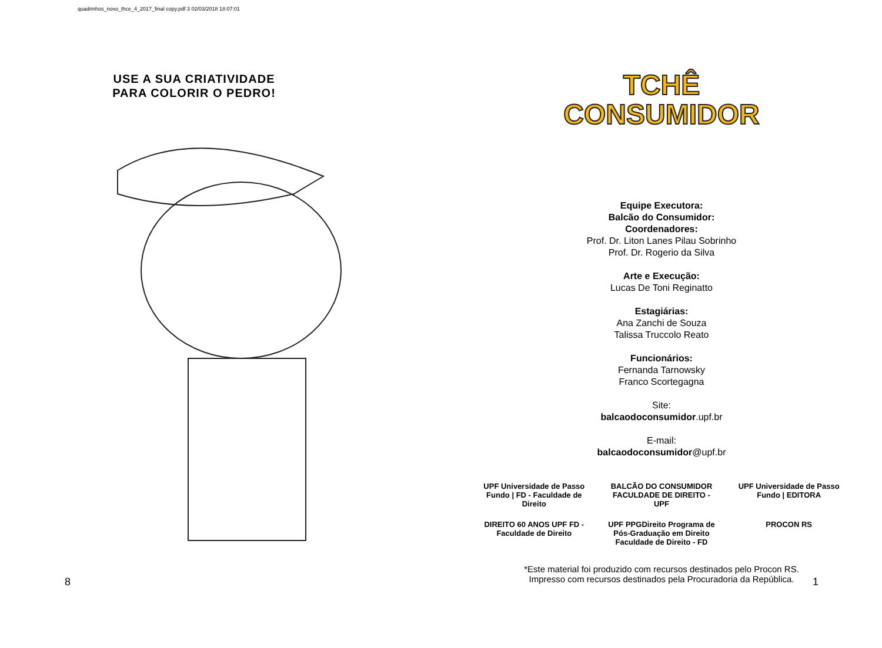quadrinhos_novo_thce_4_2017_final copy.pdf 3 02/03/2018 18:07:01
USE A SUA CRIATIVIDADE
PARA COLORIR O PEDRO!
TCHÊ
CONSUMIDOR
Equipe Executora:
Balcão do Consumidor:
Coordenadores:
Prof. Dr. Liton Lanes Pilau Sobrinho
Prof. Dr. Rogerio da Silva
Arte e Execução:
Lucas De Toni Reginatto
Estagiárias:
Ana Zanchi de Souza
Talissa Truccolo Reato
Funcionários:
Fernanda Tarnowsky
Franco Scortegagna
Site:
balcaodoconsumidor.upf.br
E-mail:
balcaodoconsumidor@upf.br
UPF Universidade de Passo Fundo | FD - Faculdade de Direito BALCÃO DO CONSUMIDOR FACULDADE DE DIREITO - UPF UPF Universidade de Passo Fundo | EDITORA DIREITO 60 ANOS UPF FD - Faculdade de Direito UPF PPGDireito Programa de Pós-Graduação em Direito Faculdade de Direito - FD PROCON RS
*Este material foi produzido com recursos destinados pelo Procon RS.
Impresso com recursos destinados pela Procuradoria da República.
8 1